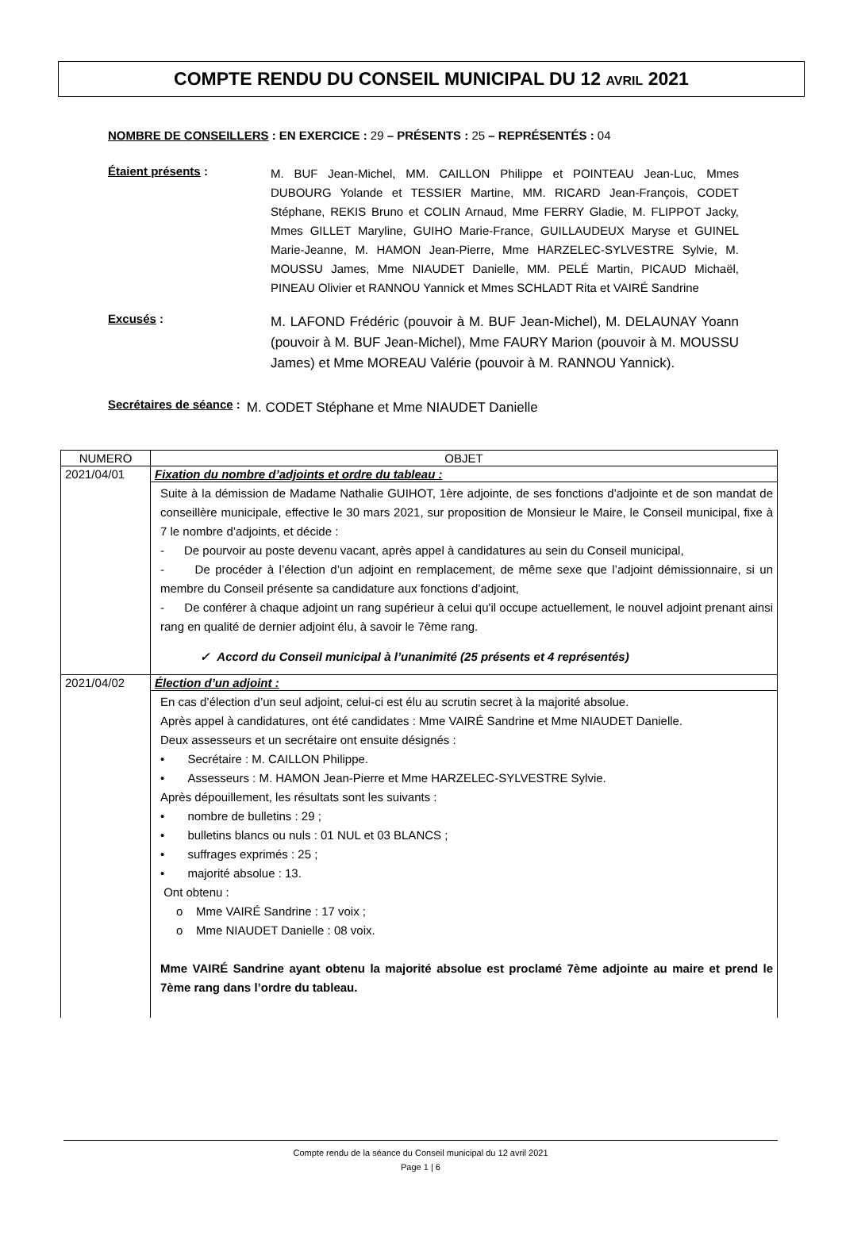COMPTE RENDU DU CONSEIL MUNICIPAL DU 12 AVRIL 2021
NOMBRE DE CONSEILLERS : EN EXERCICE : 29 – PRÉSENTS : 25 – REPRÉSENTÉS : 04
Étaient présents :
M. BUF Jean-Michel, MM. CAILLON Philippe et POINTEAU Jean-Luc, Mmes DUBOURG Yolande et TESSIER Martine, MM. RICARD Jean-François, CODET Stéphane, REKIS Bruno et COLIN Arnaud, Mme FERRY Gladie, M. FLIPPOT Jacky, Mmes GILLET Maryline, GUIHO Marie-France, GUILLAUDEUX Maryse et GUINEL Marie-Jeanne, M. HAMON Jean-Pierre, Mme HARZELEC-SYLVESTRE Sylvie, M. MOUSSU James, Mme NIAUDET Danielle, MM. PELÉ Martin, PICAUD Michaël, PINEAU Olivier et RANNOU Yannick et Mmes SCHLADT Rita et VAIRÉ Sandrine
Excusés :
M. LAFOND Frédéric (pouvoir à M. BUF Jean-Michel), M. DELAUNAY Yoann (pouvoir à M. BUF Jean-Michel), Mme FAURY Marion (pouvoir à M. MOUSSU James) et Mme MOREAU Valérie (pouvoir à M. RANNOU Yannick).
Secrétaires de séance :
M. CODET Stéphane et Mme NIAUDET Danielle
| NUMERO | OBJET |
| --- | --- |
| 2021/04/01 | Fixation du nombre d’adjoints et ordre du tableau : |
| | Suite à la démission de Madame Nathalie GUIHOT, 1ère adjointe, de ses fonctions d’adjointe et de son mandat de conseillère municipale, effective le 30 mars 2021, sur proposition de Monsieur le Maire, le Conseil municipal, fixe à 7 le nombre d’adjoints, et décide : - De pourvoir au poste devenu vacant, après appel à candidatures au sein du Conseil municipal, - De procéder à l’élection d’un adjoint en remplacement, de même sexe que l’adjoint démissionnaire, si un membre du Conseil présente sa candidature aux fonctions d’adjoint, - De conférer à chaque adjoint un rang supérieur à celui qu'il occupe actuellement, le nouvel adjoint prenant ainsi rang en qualité de dernier adjoint élu, à savoir le 7ème rang. ✓ Accord du Conseil municipal à l’unanimité (25 présents et 4 représentés) |
| 2021/04/02 | Élection d’un adjoint : |
| | En cas d’élection d’un seul adjoint, celui-ci est élu au scrutin secret à la majorité absolue. Après appel à candidatures, ont été candidates : Mme VAIRÉ Sandrine et Mme NIAUDET Danielle. Deux assesseurs et un secrétaire ont ensuite désignés : • Secrétaire : M. CAILLON Philippe. • Assesseurs : M. HAMON Jean-Pierre et Mme HARZELEC-SYLVESTRE Sylvie. Après dépouillement, les résultats sont les suivants : • nombre de bulletins : 29 ; • bulletins blancs ou nuls : 01 NUL et 03 BLANCS ; • suffrages exprimés : 25 ; • majorité absolue : 13. Ont obtenu : o Mme VAIRÉ Sandrine : 17 voix ; o Mme NIAUDET Danielle : 08 voix. Mme VAIRÉ Sandrine ayant obtenu la majorité absolue est proclamé 7ème adjointe au maire et prend le 7ème rang dans l’ordre du tableau. |
Compte rendu de la séance du Conseil municipal du 12 avril 2021
Page 1 | 6